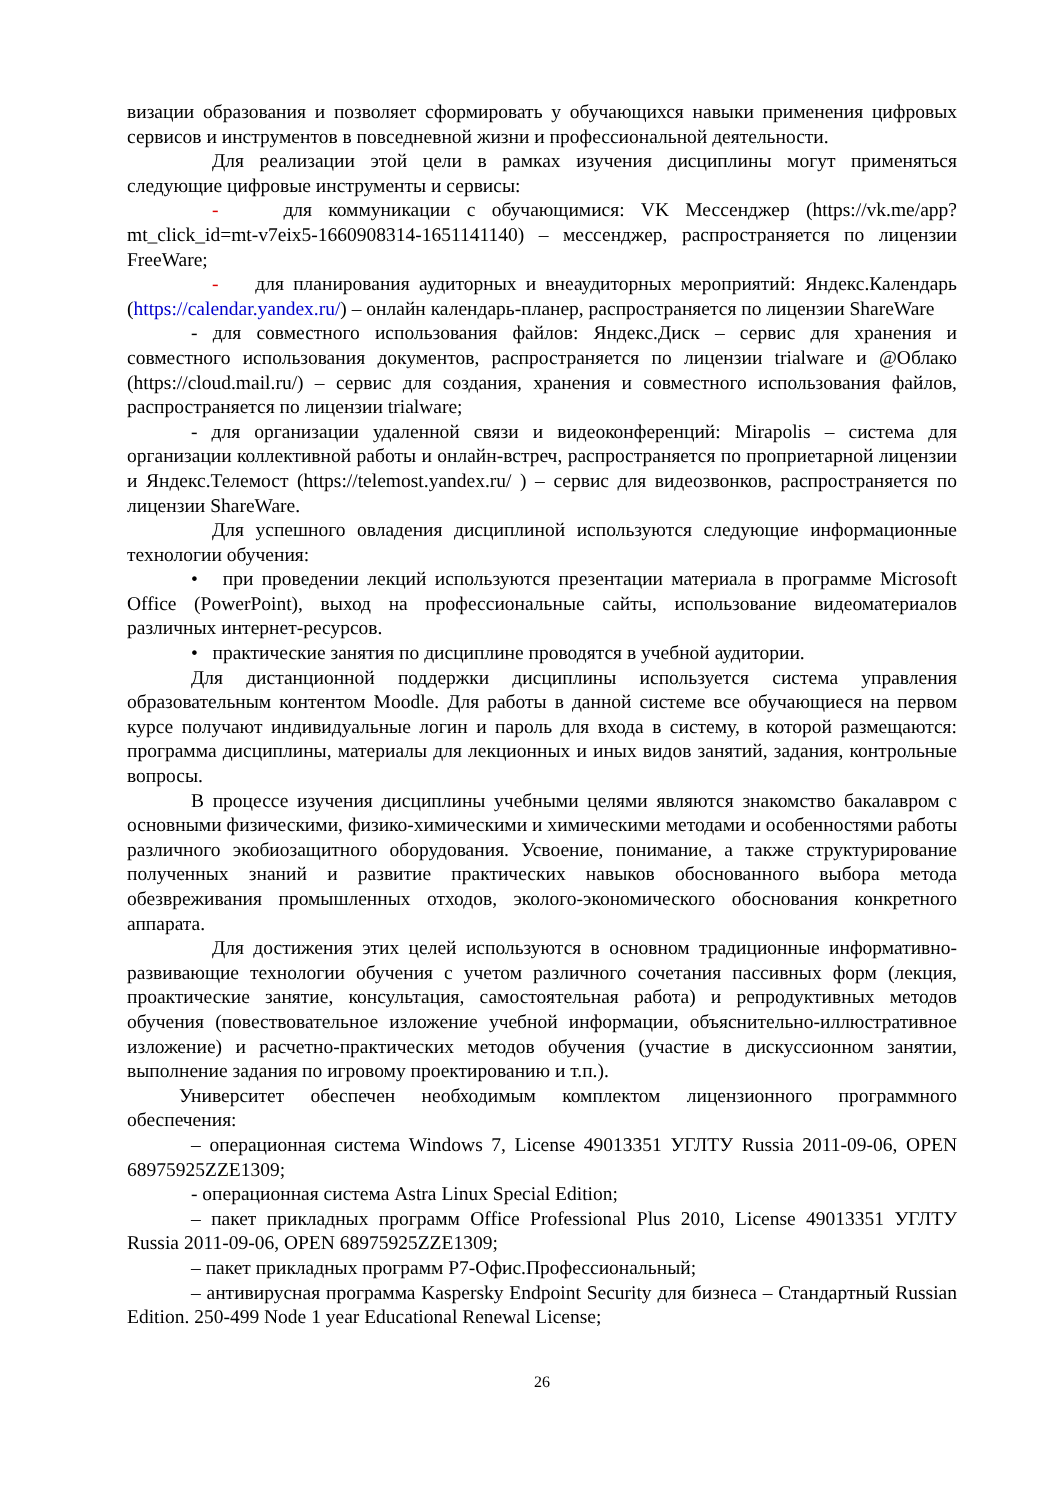визации образования и позволяет сформировать у обучающихся навыки применения цифровых сервисов и инструментов в повседневной жизни и профессиональной деятельности.
Для реализации этой цели в рамках изучения дисциплины могут применяться следующие цифровые инструменты и сервисы:
- для коммуникации с обучающимися: VK Мессенджер (https://vk.me/app?mt_click_id=mt-v7eix5-1660908314-1651141140) – мессенджер, распространяется по лицензии FreeWare;
- для планирования аудиторных и внеаудиторных мероприятий: Яндекс.Календарь (https://calendar.yandex.ru/) – онлайн календарь-планер, распространяется по лицензии ShareWare
- для совместного использования файлов: Яндекс.Диск – сервис для хранения и совместного использования документов, распространяется по лицензии trialware и @Облако (https://cloud.mail.ru/) – сервис для создания, хранения и совместного использования файлов, распространяется по лицензии trialware;
- для организации удаленной связи и видеоконференций: Mirapolis – система для организации коллективной работы и онлайн-встреч, распространяется по проприетарной лицензии и Яндекс.Телемост (https://telemost.yandex.ru/ ) – сервис для видеозвонков, распространяется по лицензии ShareWare.
Для успешного овладения дисциплиной используются следующие информационные технологии обучения:
• при проведении лекций используются презентации материала в программе Microsoft Office (PowerPoint), выход на профессиональные сайты, использование видеоматериалов различных интернет-ресурсов.
• практические занятия по дисциплине проводятся в учебной аудитории.
Для дистанционной поддержки дисциплины используется система управления образовательным контентом Moodle. Для работы в данной системе все обучающиеся на первом курсе получают индивидуальные логин и пароль для входа в систему, в которой размещаются: программа дисциплины, материалы для лекционных и иных видов занятий, задания, контрольные вопросы.
В процессе изучения дисциплины учебными целями являются знакомство бакалавром с основными физическими, физико-химическими и химическими методами и особенностями работы различного экобиозащитного оборудования. Усвоение, понимание, а также структурирование полученных знаний и развитие практических навыков обоснованного выбора метода обезвреживания промышленных отходов, эколого-экономического обоснования конкретного аппарата.
Для достижения этих целей используются в основном традиционные информативно-развивающие технологии обучения с учетом различного сочетания пассивных форм (лекция, проактические занятие, консультация, самостоятельная работа) и репродуктивных методов обучения (повествовательное изложение учебной информации, объяснительно-иллюстративное изложение) и расчетно-практических методов обучения (участие в дискуссионном занятии, выполнение задания по игровому проектированию и т.п.).
Университет обеспечен необходимым комплектом лицензионного программного обеспечения:
– операционная система Windows 7, License 49013351 УГЛТУ Russia 2011-09-06, OPEN 68975925ZZE1309;
- операционная система Astra Linux Special Edition;
– пакет прикладных программ Office Professional Plus 2010, License 49013351 УГЛТУ Russia 2011-09-06, OPEN 68975925ZZE1309;
– пакет прикладных программ Р7-Офис.Профессиональный;
– антивирусная программа Kaspersky Endpoint Security для бизнеса – Стандартный Russian Edition. 250-499 Node 1 year Educational Renewal License;
26